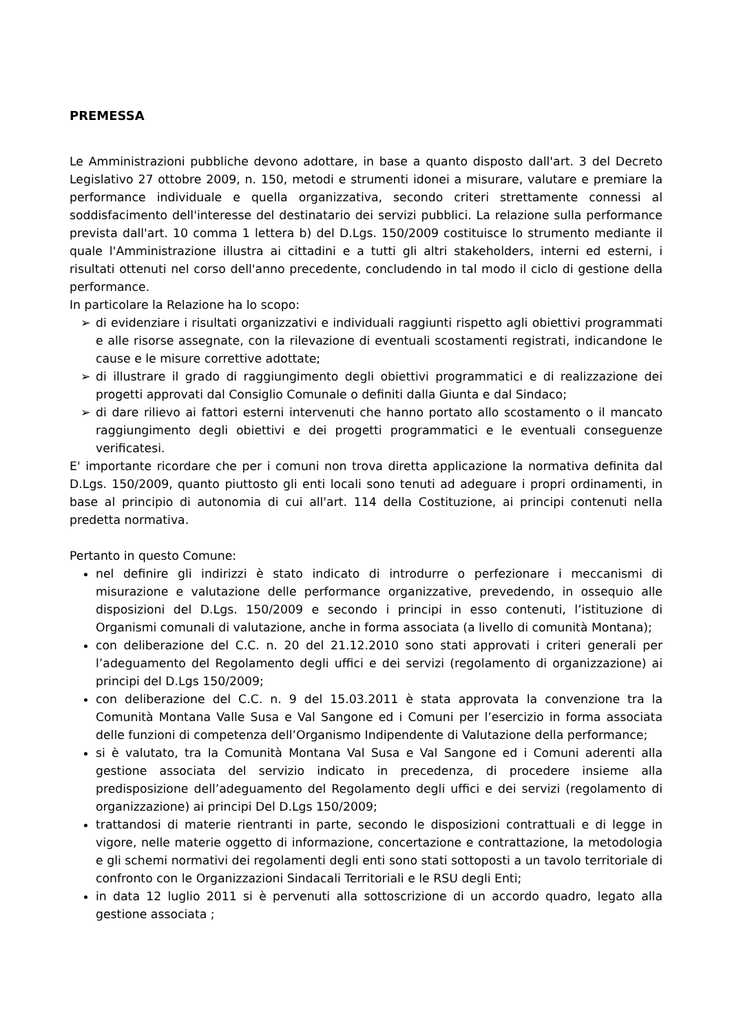PREMESSA
Le Amministrazioni pubbliche devono adottare, in base a quanto disposto dall'art. 3 del Decreto Legislativo 27 ottobre 2009, n. 150, metodi e strumenti idonei a misurare, valutare e premiare la performance individuale e quella organizzativa, secondo criteri strettamente connessi al soddisfacimento dell'interesse del destinatario dei servizi pubblici. La relazione sulla performance prevista dall'art. 10 comma 1 lettera b) del D.Lgs. 150/2009 costituisce lo strumento mediante il quale l'Amministrazione illustra ai cittadini e a tutti gli altri stakeholders, interni ed esterni, i risultati ottenuti nel corso dell'anno precedente, concludendo in tal modo il ciclo di gestione della performance.
In particolare la Relazione ha lo scopo:
➢ di evidenziare i risultati organizzativi e individuali raggiunti rispetto agli obiettivi programmati e alle risorse assegnate, con la rilevazione di eventuali scostamenti registrati, indicandone le cause e le misure correttive adottate;
➢ di illustrare il grado di raggiungimento degli obiettivi programmatici e di realizzazione dei progetti approvati dal Consiglio Comunale o definiti dalla Giunta e dal Sindaco;
➢ di dare rilievo ai fattori esterni intervenuti che hanno portato allo scostamento o il mancato raggiungimento degli obiettivi e dei progetti programmatici e le eventuali conseguenze verificatesi.
E' importante ricordare che per i comuni non trova diretta applicazione la normativa definita dal D.Lgs. 150/2009, quanto piuttosto gli enti locali sono tenuti ad adeguare i propri ordinamenti, in base al principio di autonomia di cui all'art. 114 della Costituzione, ai principi contenuti nella predetta normativa.
Pertanto in questo Comune:
nel definire gli indirizzi è stato indicato di introdurre o perfezionare i meccanismi di misurazione e valutazione delle performance organizzative, prevedendo, in ossequio alle disposizioni del D.Lgs. 150/2009 e secondo i principi in esso contenuti, l’istituzione di Organismi comunali di valutazione, anche in forma associata (a livello di comunità Montana);
con deliberazione del C.C. n. 20 del 21.12.2010 sono stati approvati i criteri generali per l’adeguamento del Regolamento degli uffici e dei servizi (regolamento di organizzazione) ai principi del D.Lgs 150/2009;
con deliberazione del C.C. n. 9 del 15.03.2011 è stata approvata la convenzione tra la Comunità Montana Valle Susa e Val Sangone ed i Comuni per l’esercizio in forma associata delle funzioni di competenza dell’Organismo Indipendente di Valutazione della performance;
si è valutato, tra la Comunità Montana Val Susa e Val Sangone ed i Comuni aderenti alla gestione associata del servizio indicato in precedenza, di procedere insieme alla predisposizione dell’adeguamento del Regolamento degli uffici e dei servizi (regolamento di organizzazione) ai principi Del D.Lgs 150/2009;
trattandosi di materie rientranti in parte, secondo le disposizioni contrattuali e di legge in vigore, nelle materie oggetto di informazione, concertazione e contrattazione, la metodologia e gli schemi normativi dei regolamenti degli enti sono stati sottoposti a un tavolo territoriale di confronto con le Organizzazioni Sindacali Territoriali e le RSU degli Enti;
in data 12 luglio 2011 si è pervenuti alla sottoscrizione di un accordo quadro, legato alla gestione associata ;